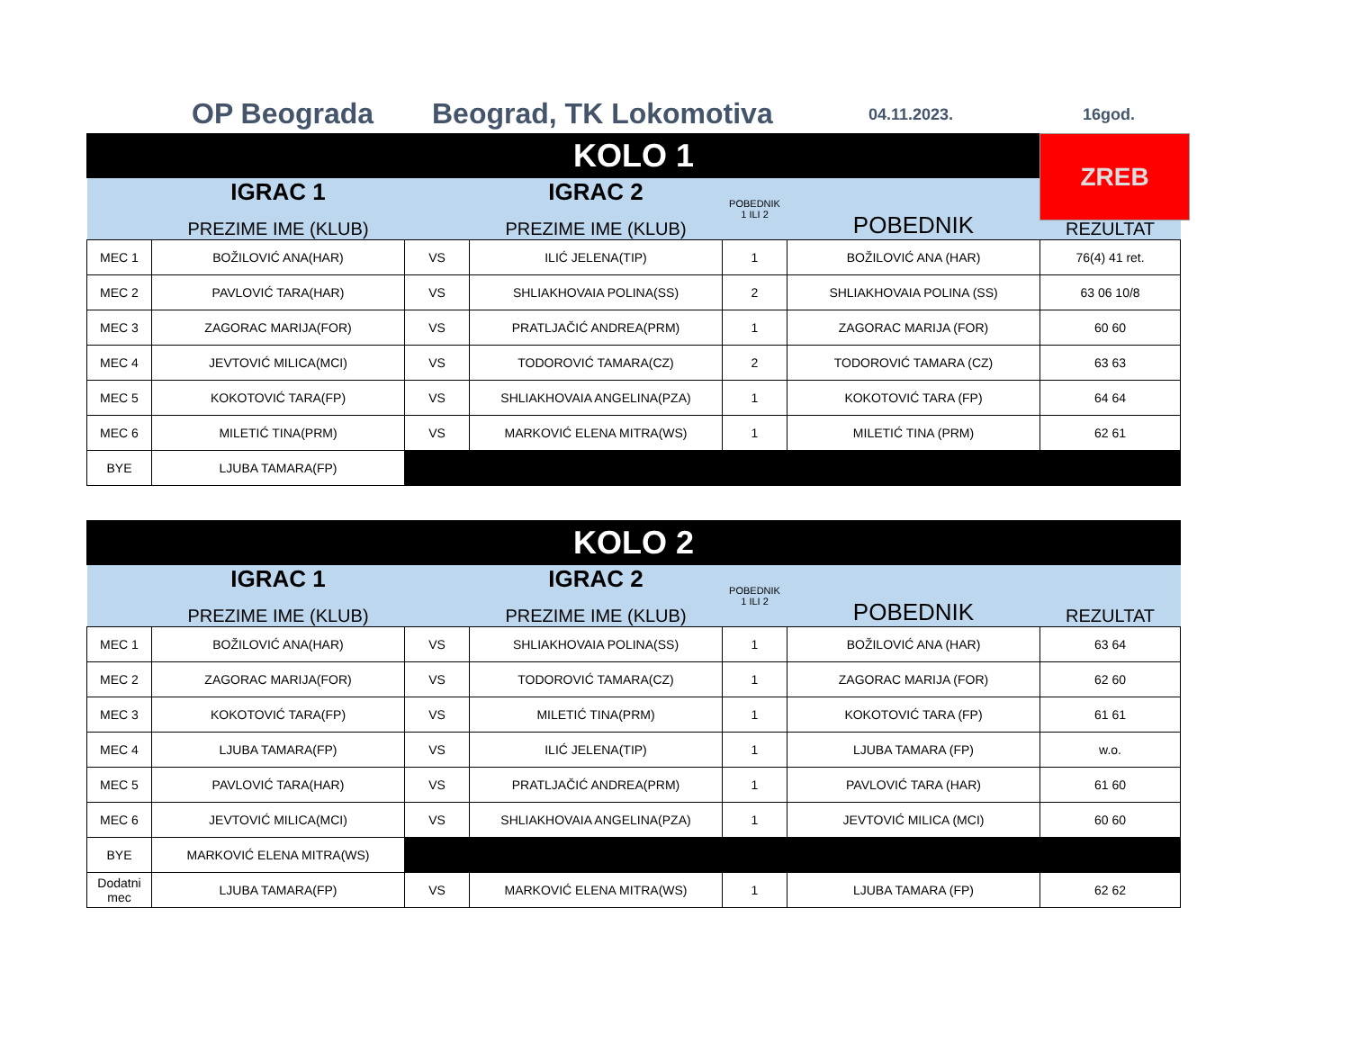OP Beograda Beograd, TK Lokomotiva 04.11.2023. 16god.
ZREB
| KOLO 1 | | | | | | |
| | IGRAC 1 PREZIME IME (KLUB) | | IGRAC 2 PREZIME IME (KLUB) | POBEDNIK 1 ILI 2 | POBEDNIK | REZULTAT |
| MEC 1 | BOŽILOVIĆ ANA(HAR) | VS | ILIĆ JELENA(TIP) | 1 | BOŽILOVIĆ ANA (HAR) | 76(4) 41 ret. |
| MEC 2 | PAVLOVIĆ TARA(HAR) | VS | SHLIAKHOVAIA POLINA(SS) | 2 | SHLIAKHOVAIA POLINA (SS) | 63 06 10/8 |
| MEC 3 | ZAGORAC MARIJA(FOR) | VS | PRATLJAČIĆ ANDREA(PRM) | 1 | ZAGORAC MARIJA (FOR) | 60 60 |
| MEC 4 | JEVTOVIĆ MILICA(MCI) | VS | TODOROVIĆ TAMARA(CZ) | 2 | TODOROVIĆ TAMARA (CZ) | 63 63 |
| MEC 5 | KOKOTOVIĆ TARA(FP) | VS | SHLIAKHOVAIA ANGELINA(PZA) | 1 | KOKOTOVIĆ TARA (FP) | 64 64 |
| MEC 6 | MILETIĆ TINA(PRM) | VS | MARKOVIĆ ELENA MITRA(WS) | 1 | MILETIĆ TINA (PRM) | 62 61 |
| BYE | LJUBA TAMARA(FP) | | | | | |
| KOLO 2 | | | | | | |
| | IGRAC 1 PREZIME IME (KLUB) | | IGRAC 2 PREZIME IME (KLUB) | POBEDNIK 1 ILI 2 | POBEDNIK | REZULTAT |
| MEC 1 | BOŽILOVIĆ ANA(HAR) | VS | SHLIAKHOVAIA POLINA(SS) | 1 | BOŽILOVIĆ ANA (HAR) | 63 64 |
| MEC 2 | ZAGORAC MARIJA(FOR) | VS | TODOROVIĆ TAMARA(CZ) | 1 | ZAGORAC MARIJA (FOR) | 62 60 |
| MEC 3 | KOKOTOVIĆ TARA(FP) | VS | MILETIĆ TINA(PRM) | 1 | KOKOTOVIĆ TARA (FP) | 61 61 |
| MEC 4 | LJUBA TAMARA(FP) | VS | ILIĆ JELENA(TIP) | 1 | LJUBA TAMARA (FP) | w.o. |
| MEC 5 | PAVLOVIĆ TARA(HAR) | VS | PRATLJAČIĆ ANDREA(PRM) | 1 | PAVLOVIĆ TARA (HAR) | 61 60 |
| MEC 6 | JEVTOVIĆ MILICA(MCI) | VS | SHLIAKHOVAIA ANGELINA(PZA) | 1 | JEVTOVIĆ MILICA (MCI) | 60 60 |
| BYE | MARKOVIĆ ELENA MITRA(WS) | | | | | |
| Dodatni mec | LJUBA TAMARA(FP) | VS | MARKOVIĆ ELENA MITRA(WS) | 1 | LJUBA TAMARA (FP) | 62 62 |